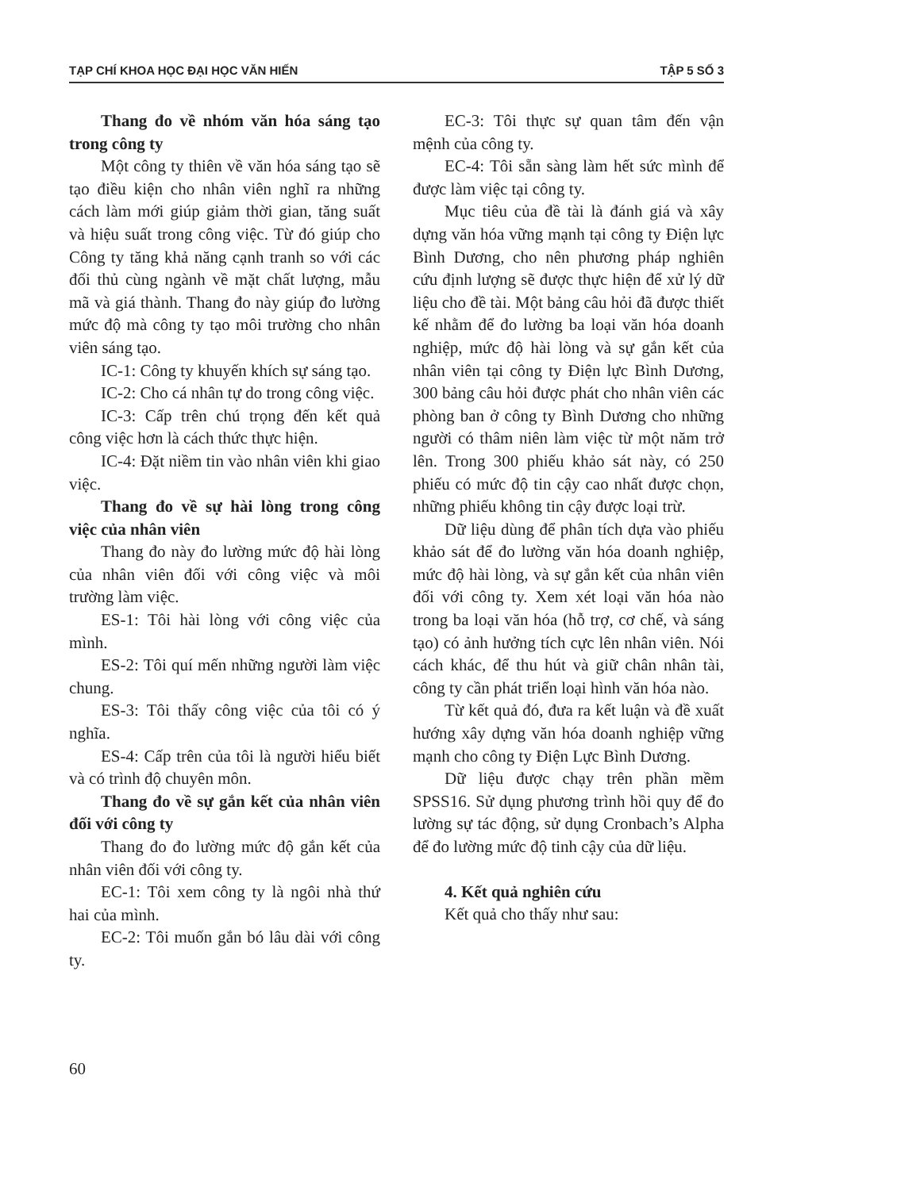TẠP CHÍ KHOA HỌC ĐẠI HỌC VĂN HIẾN TẬP 5 SỐ 3
Thang đo về nhóm văn hóa sáng tạo trong công ty
Một công ty thiên về văn hóa sáng tạo sẽ tạo điều kiện cho nhân viên nghĩ ra những cách làm mới giúp giảm thời gian, tăng suất và hiệu suất trong công việc. Từ đó giúp cho Công ty tăng khả năng cạnh tranh so với các đối thủ cùng ngành về mặt chất lượng, mẫu mã và giá thành. Thang đo này giúp đo lường mức độ mà công ty tạo môi trường cho nhân viên sáng tạo.
IC-1: Công ty khuyến khích sự sáng tạo.
IC-2: Cho cá nhân tự do trong công việc.
IC-3: Cấp trên chú trọng đến kết quả công việc hơn là cách thức thực hiện.
IC-4: Đặt niềm tin vào nhân viên khi giao việc.
Thang đo về sự hài lòng trong công việc của nhân viên
Thang đo này đo lường mức độ hài lòng của nhân viên đối với công việc và môi trường làm việc.
ES-1: Tôi hài lòng với công việc của mình.
ES-2: Tôi quí mến những người làm việc chung.
ES-3: Tôi thấy công việc của tôi có ý nghĩa.
ES-4: Cấp trên của tôi là người hiểu biết và có trình độ chuyên môn.
Thang đo về sự gắn kết của nhân viên đối với công ty
Thang đo đo lường mức độ gắn kết của nhân viên đối với công ty.
EC-1: Tôi xem công ty là ngôi nhà thứ hai của mình.
EC-2: Tôi muốn gắn bó lâu dài với công ty.
EC-3: Tôi thực sự quan tâm đến vận mệnh của công ty.
EC-4: Tôi sẵn sàng làm hết sức mình để được làm việc tại công ty.
Mục tiêu của đề tài là đánh giá và xây dựng văn hóa vững mạnh tại công ty Điện lực Bình Dương, cho nên phương pháp nghiên cứu định lượng sẽ được thực hiện để xử lý dữ liệu cho đề tài. Một bảng câu hỏi đã được thiết kế nhằm để đo lường ba loại văn hóa doanh nghiệp, mức độ hài lòng và sự gắn kết của nhân viên tại công ty Điện lực Bình Dương, 300 bảng câu hỏi được phát cho nhân viên các phòng ban ở công ty Bình Dương cho những người có thâm niên làm việc từ một năm trở lên. Trong 300 phiếu khảo sát này, có 250 phiếu có mức độ tin cậy cao nhất được chọn, những phiếu không tin cậy được loại trừ.
Dữ liệu dùng để phân tích dựa vào phiếu khảo sát để đo lường văn hóa doanh nghiệp, mức độ hài lòng, và sự gắn kết của nhân viên đối với công ty. Xem xét loại văn hóa nào trong ba loại văn hóa (hỗ trợ, cơ chế, và sáng tạo) có ảnh hưởng tích cực lên nhân viên. Nói cách khác, để thu hút và giữ chân nhân tài, công ty cần phát triển loại hình văn hóa nào.
Từ kết quả đó, đưa ra kết luận và đề xuất hướng xây dựng văn hóa doanh nghiệp vững mạnh cho công ty Điện Lực Bình Dương.
Dữ liệu được chạy trên phần mềm SPSS16. Sử dụng phương trình hồi quy để đo lường sự tác động, sử dụng Cronbach’s Alpha để đo lường mức độ tinh cậy của dữ liệu.
4. Kết quả nghiên cứu
Kết quả cho thấy như sau:
60